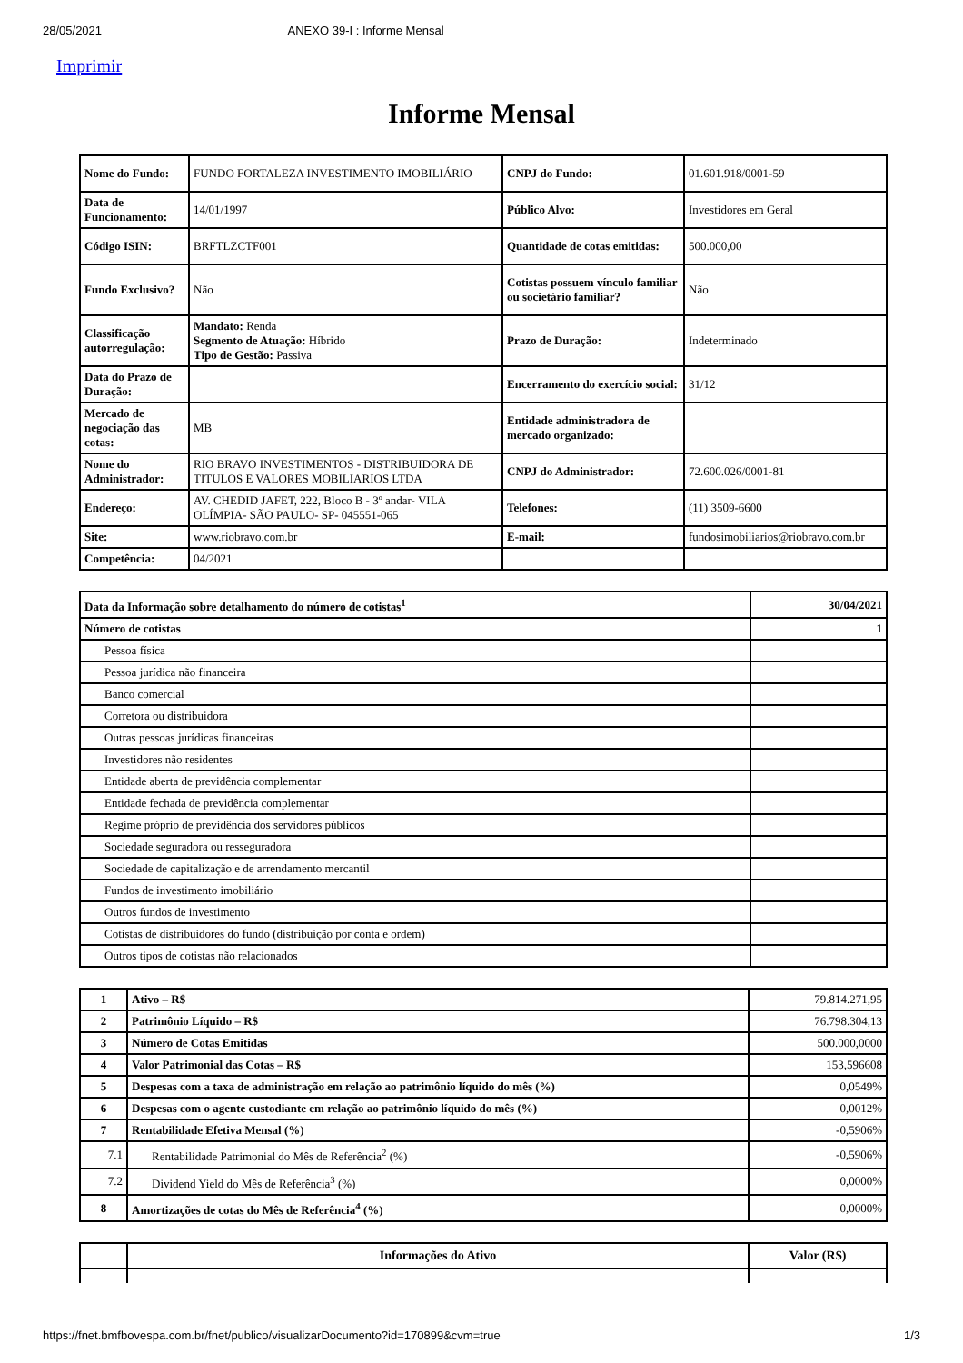28/05/2021 ANEXO 39-I : Informe Mensal
Imprimir
Informe Mensal
| Nome do Fundo: | FUNDO FORTALEZA INVESTIMENTO IMOBILIÁRIO | CNPJ do Fundo: | 01.601.918/0001-59 |
| Data de Funcionamento: | 14/01/1997 | Público Alvo: | Investidores em Geral |
| Código ISIN: | BRFTLZCTF001 | Quantidade de cotas emitidas: | 500.000,00 |
| Fundo Exclusivo? | Não | Cotistas possuem vínculo familiar ou societário familiar? | Não |
| Classificação autorregulação: | Mandato: Renda Segmento de Atuação: Híbrido Tipo de Gestão: Passiva | Prazo de Duração: | Indeterminado |
| Data do Prazo de Duração: | | Encerramento do exercício social: | 31/12 |
| Mercado de negociação das cotas: | MB | Entidade administradora de mercado organizado: | |
| Nome do Administrador: | RIO BRAVO INVESTIMENTOS - DISTRIBUIDORA DE TITULOS E VALORES MOBILIARIOS LTDA | CNPJ do Administrador: | 72.600.026/0001-81 |
| Endereço: | AV. CHEDID JAFET, 222, Bloco B - 3º andar- VILA OLÍMPIA- SÃO PAULO- SP- 045551-065 | Telefones: | (11) 3509-6600 |
| Site: | www.riobravo.com.br | E-mail: | fundosimobiliarios@riobravo.com.br |
| Competência: | 04/2021 | | |
| Data da Informação sobre detalhamento do número de cotistas<sup>1</sup> | 30/04/2021 |
| Número de cotistas | 1 |
| Pessoa física | |
| Pessoa jurídica não financeira | |
| Banco comercial | |
| Corretora ou distribuidora | |
| Outras pessoas jurídicas financeiras | |
| Investidores não residentes | |
| Entidade aberta de previdência complementar | |
| Entidade fechada de previdência complementar | |
| Regime próprio de previdência dos servidores públicos | |
| Sociedade seguradora ou resseguradora | |
| Sociedade de capitalização e de arrendamento mercantil | |
| Fundos de investimento imobiliário | |
| Outros fundos de investimento | |
| Cotistas de distribuidores do fundo (distribuição por conta e ordem) | |
| Outros tipos de cotistas não relacionados | |
| 1 | Ativo – R$ | 79.814.271,95 |
| 2 | Patrimônio Líquido – R$ | 76.798.304,13 |
| 3 | Número de Cotas Emitidas | 500.000,0000 |
| 4 | Valor Patrimonial das Cotas – R$ | 153,596608 |
| 5 | Despesas com a taxa de administração em relação ao patrimônio líquido do mês (%) | 0,0549% |
| 6 | Despesas com o agente custodiante em relação ao patrimônio líquido do mês (%) | 0,0012% |
| 7 | Rentabilidade Efetiva Mensal (%) | -0,5906% |
| 7.1 | Rentabilidade Patrimonial do Mês de Referência<sup>2</sup> (%) | -0,5906% |
| 7.2 | Dividend Yield do Mês de Referência<sup>3</sup> (%) | 0,0000% |
| 8 | Amortizações de cotas do Mês de Referência<sup>4</sup> (%) | 0,0000% |
| | Informações do Ativo | Valor (R$) |
| --- | --- | --- |
https://fnet.bmfbovespa.com.br/fnet/publico/visualizarDocumento?id=170899&cvm=true 1/3